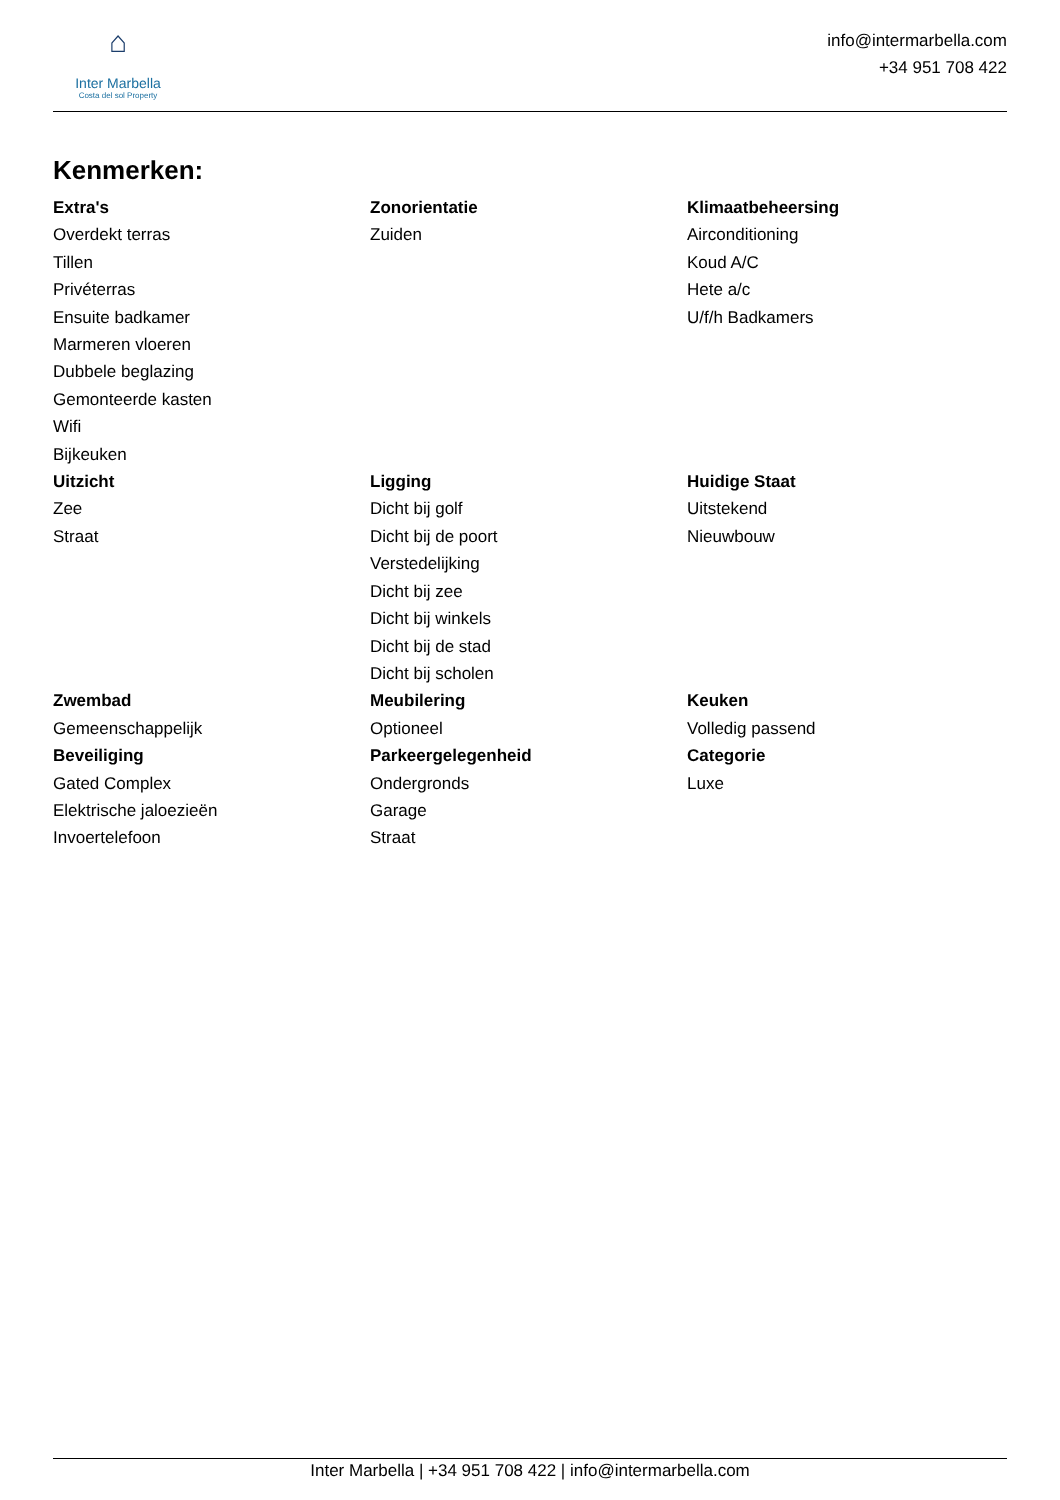⌂
Inter Marbella
Costa del sol Property
info@intermarbella.com
+34 951 708 422
Kenmerken:
Extra's
Overdekt terras
Tillen
Privéterras
Ensuite badkamer
Marmeren vloeren
Dubbele beglazing
Gemonteerde kasten
Wifi
Bijkeuken
Zonorientatie
Zuiden
Klimaatbeheersing
Airconditioning
Koud A/C
Hete a/c
U/f/h Badkamers
Uitzicht
Zee
Straat
Ligging
Dicht bij golf
Dicht bij de poort
Verstedelijking
Dicht bij zee
Dicht bij winkels
Dicht bij de stad
Dicht bij scholen
Huidige Staat
Uitstekend
Nieuwbouw
Zwembad
Gemeenschappelijk
Beveiliging
Gated Complex
Elektrische jaloezieën
Invoertelefoon
Meubilering
Optioneel
Parkeergelegenheid
Ondergronds
Garage
Straat
Keuken
Volledig passend
Categorie
Luxe
Inter Marbella | +34 951 708 422 | info@intermarbella.com